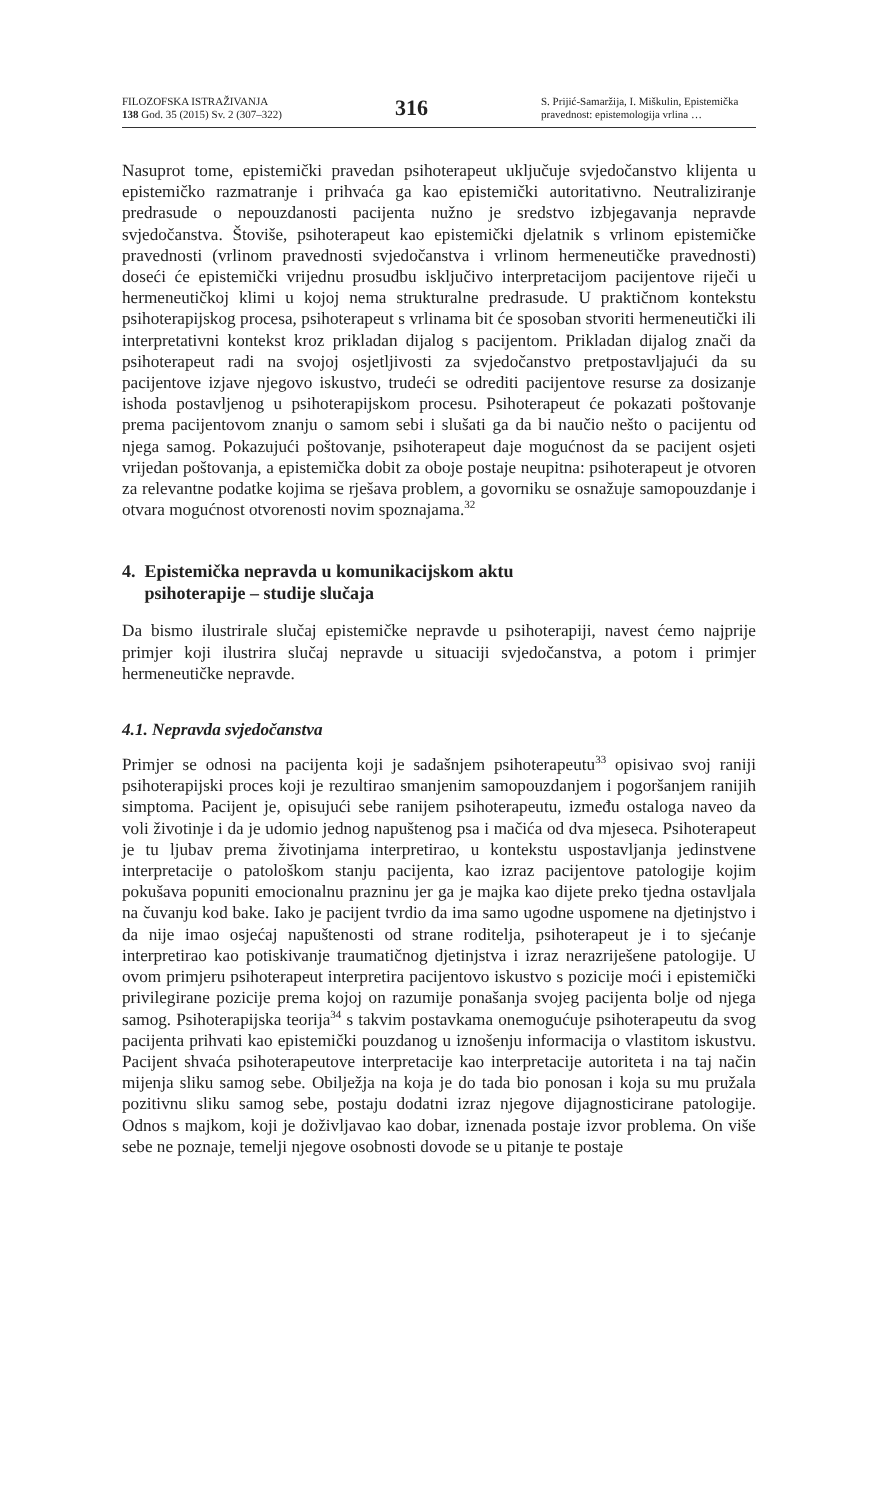FILOZOFSKA ISTRAŽIVANJA
138 God. 35 (2015) Sv. 2 (307–322)
316
S. Prijić-Samaržija, I. Miškulin, Epistemička pravednost: epistemologija vrlina …
Nasuprot tome, epistemički pravedan psihoterapeut uključuje svjedočanstvo klijenta u epistemičko razmatranje i prihvaća ga kao epistemički autoritativno. Neutraliziranje predrasude o nepouzdanosti pacijenta nužno je sredstvo izbjegavanja nepravde svjedočanstva. Štoviše, psihoterapeut kao epistemički djelatnik s vrlinom epistemičke pravednosti (vrlinom pravednosti svjedočanstva i vrlinom hermeneutičke pravednosti) doseći će epistemički vrijednu prosudbu isključivo interpretacijom pacijentove riječi u hermeneutičkoj klimi u kojoj nema strukturalne predrasude. U praktičnom kontekstu psihoterapijskog procesa, psihoterapeut s vrlinama bit će sposoban stvoriti hermeneutički ili interpretativni kontekst kroz prikladan dijalog s pacijentom. Prikladan dijalog znači da psihoterapeut radi na svojoj osjetljivosti za svjedočanstvo pretpostavljajući da su pacijentove izjave njegovo iskustvo, trudeći se odrediti pacijentove resurse za dosizanje ishoda postavljenog u psihoterapijskom procesu. Psihoterapeut će pokazati poštovanje prema pacijentovom znanju o samom sebi i slušati ga da bi naučio nešto o pacijentu od njega samog. Pokazujući poštovanje, psihoterapeut daje mogućnost da se pacijent osjeti vrijedan poštovanja, a epistemička dobit za oboje postaje neupitna: psihoterapeut je otvoren za relevantne podatke kojima se rješava problem, a govorniku se osnažuje samopouzdanje i otvara mogućnost otvorenosti novim spoznajama.<sup>32</sup>
4. Epistemička nepravda u komunikacijskom aktu
psihoterapije – studije slučaja
Da bismo ilustrirale slučaj epistemičke nepravde u psihoterapiji, navest ćemo najprije primjer koji ilustrira slučaj nepravde u situaciji svjedočanstva, a potom i primjer hermeneutičke nepravde.
4.1. Nepravda svjedočanstva
Primjer se odnosi na pacijenta koji je sadašnjem psihoterapeutu<sup>33</sup> opisivao svoj raniji psihoterapijski proces koji je rezultirao smanjenim samopouzdanjem i pogoršanjem ranijih simptoma. Pacijent je, opisujući sebe ranijem psihoterapeutu, između ostaloga naveo da voli životinje i da je udomio jednog napuštenog psa i mačića od dva mjeseca. Psihoterapeut je tu ljubav prema životinjama interpretirao, u kontekstu uspostavljanja jedinstvene interpretacije o patološkom stanju pacijenta, kao izraz pacijentove patologije kojim pokušava popuniti emocionalnu prazninu jer ga je majka kao dijete preko tjedna ostavljala na čuvanju kod bake. Iako je pacijent tvrdio da ima samo ugodne uspomene na djetinjstvo i da nije imao osjećaj napuštenosti od strane roditelja, psihoterapeut je i to sjećanje interpretirao kao potiskivanje traumatičnog djetinjstva i izraz nerazriješene patologije. U ovom primjeru psihoterapeut interpretira pacijentovo iskustvo s pozicije moći i epistemički privilegirane pozicije prema kojoj on razumije ponašanja svojeg pacijenta bolje od njega samog. Psihoterapijska teorija<sup>34</sup> s takvim postavkama onemogućuje psihoterapeutu da svog pacijenta prihvati kao epistemički pouzdanog u iznošenju informacija o vlastitom iskustvu. Pacijent shvaća psihoterapeutove interpretacije kao interpretacije autoriteta i na taj način mijenja sliku samog sebe. Obilježja na koja je do tada bio ponosan i koja su mu pružala pozitivnu sliku samog sebe, postaju dodatni izraz njegove dijagnosticirane patologije. Odnos s majkom, koji je doživljavao kao dobar, iznenada postaje izvor problema. On više sebe ne poznaje, temelji njegove osobnosti dovode se u pitanje te postaje